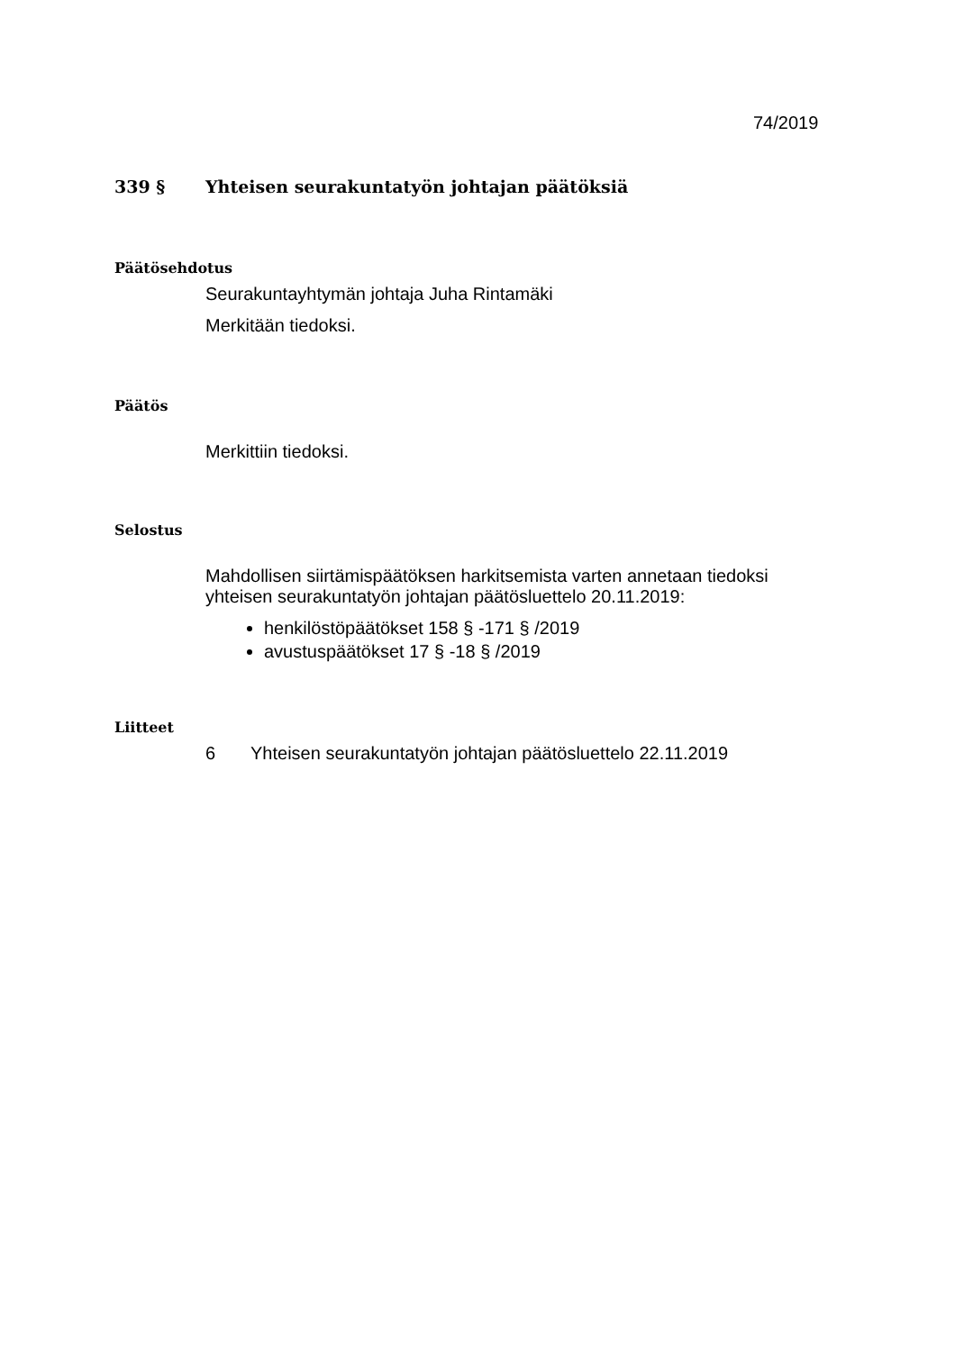74/2019
339 § Yhteisen seurakuntatyön johtajan päätöksiä
Päätösehdotus
Seurakuntayhtymän johtaja Juha Rintamäki
Merkitään tiedoksi.
Päätös
Merkittiin tiedoksi.
Selostus
Mahdollisen siirtämispäätöksen harkitsemista varten annetaan tiedoksi yhteisen seurakuntatyön johtajan päätösluettelo 20.11.2019:
henkilöstöpäätökset 158 § -171 § /2019
avustuspäätökset 17 § -18 § /2019
Liitteet
6 Yhteisen seurakuntatyön johtajan päätösluettelo 22.11.2019